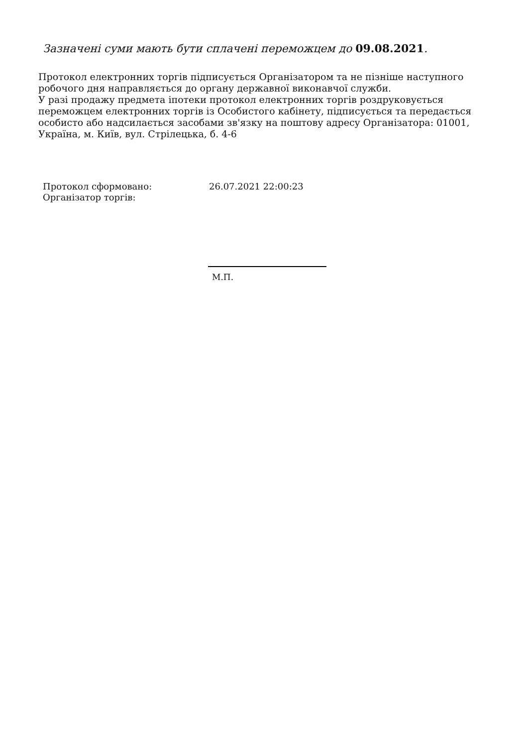Зазначені суми мають бути сплачені переможцем до 09.08.2021.
Протокол електронних торгів підписується Організатором та не пізніше наступного робочого дня направляється до органу державної виконавчої служби.
У разі продажу предмета іпотеки протокол електронних торгів роздруковується переможцем електронних торгів із Особистого кабінету, підписується та передається особисто або надсилається засобами зв'язку на поштову адресу Організатора: 01001, Україна, м. Київ, вул. Стрілецька, б. 4-6
| Протокол сформовано: | 26.07.2021 22:00:23 |
| Організатор торгів: | |
М.П.